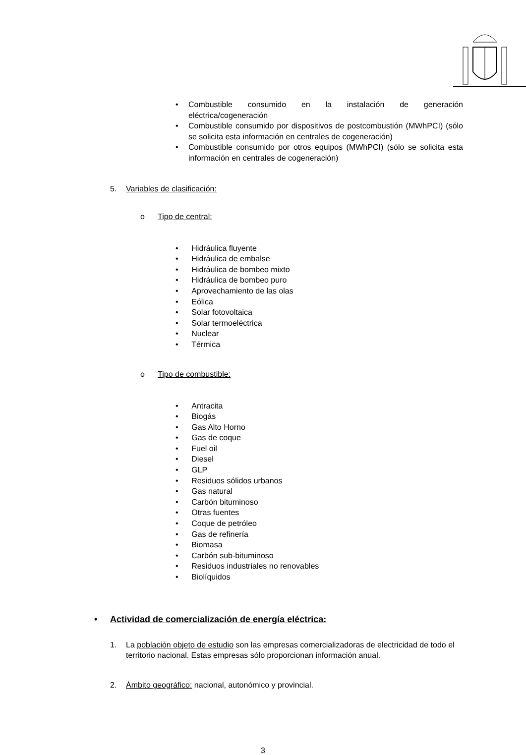• Combustible consumido en la instalación de generación eléctrica/cogeneración
• Combustible consumido por dispositivos de postcombustión (MWhPCI) (sólo se solicita esta información en centrales de cogeneración)
• Combustible consumido por otros equipos (MWhPCI) (sólo se solicita esta información en centrales de cogeneración)
5. Variables de clasificación:
o Tipo de central:
• Hidráulica fluyente
• Hidráulica de embalse
• Hidráulica de bombeo mixto
• Hidráulica de bombeo puro
• Aprovechamiento de las olas
• Eólica
• Solar fotovoltaica
• Solar termoeléctrica
• Nuclear
• Térmica
o Tipo de combustible:
• Antracita
• Biogás
• Gas Alto Horno
• Gas de coque
• Fuel oil
• Diesel
• GLP
• Residuos sólidos urbanos
• Gas natural
• Carbón bituminoso
• Otras fuentes
• Coque de petróleo
• Gas de refinería
• Biomasa
• Carbón sub-bituminoso
• Residuos industriales no renovables
• Biolíquidos
• Actividad de comercialización de energía eléctrica:
1. La población objeto de estudio son las empresas comercializadoras de electricidad de todo el territorio nacional. Estas empresas sólo proporcionan información anual.
2. Ámbito geográfico: nacional, autonómico y provincial.
3